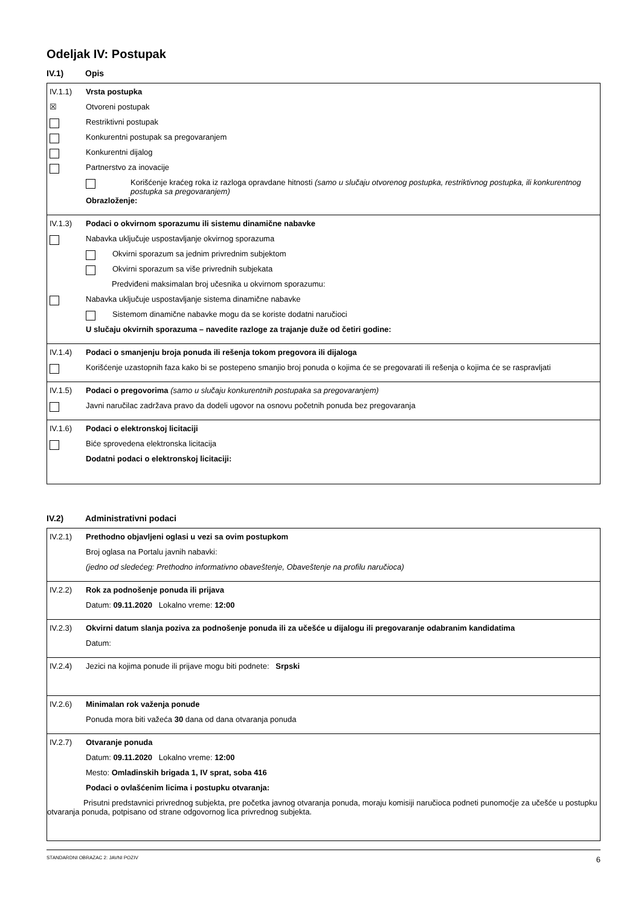Odeljak IV: Postupak
IV.1) Opis
IV.1.1) Vrsta postupka
☒
Otvoreni postupak
Restriktivni postupak
Konkurentni postupak sa pregovaranjem
Konkurentni dijalog
Partnerstvo za inovacije
Korišćenje kraćeg roka iz razloga opravdane hitnosti (samo u slučaju otvorenog postupka, restriktivnog postupka, ili konkurentnog postupka sa pregovaranjem)
Obrazloženje:
IV.1.3) Podaci o okvirnom sporazumu ili sistemu dinamične nabavke
Nabavka uključuje uspostavljanje okvirnog sporazuma
Okvirni sporazum sa jednim privrednim subjektom
Okvirni sporazum sa više privrednih subjekata
Predviđeni maksimalan broj učesnika u okvirnom sporazumu:
Nabavka uključuje uspostavljanje sistema dinamične nabavke
Sistemom dinamične nabavke mogu da se koriste dodatni naručioci
U slučaju okvirnih sporazuma – navedite razloge za trajanje duže od četiri godine:
IV.1.4) Podaci o smanjenju broja ponuda ili rešenja tokom pregovora ili dijaloga
Korišćenje uzastopnih faza kako bi se postepeno smanjio broj ponuda o kojima će se pregovarati ili rešenja o kojima će se raspravljati
IV.1.5) Podaci o pregovorima (samo u slučaju konkurentnih postupaka sa pregovaranjem)
Javni naručilac zadržava pravo da dodeli ugovor na osnovu početnih ponuda bez pregovaranja
IV.1.6) Podaci o elektronskoj licitaciji
Biće sprovedena elektronska licitacija
Dodatni podaci o elektronskoj licitaciji:
IV.2) Administrativni podaci
IV.2.1) Prethodno objavljeni oglasi u vezi sa ovim postupkom
Broj oglasa na Portalu javnih nabavki:
(jedno od sledećeg: Prethodno informativno obaveštenje, Obaveštenje na profilu naručioca)
IV.2.2) Rok za podnošenje ponuda ili prijava
Datum: 09.11.2020 Lokalno vreme: 12:00
IV.2.3) Okvirni datum slanja poziva za podnošenje ponuda ili za učešće u dijalogu ili pregovaranje odabranim kandidatima
Datum:
IV.2.4)
Jezici na kojima ponude ili prijave mogu biti podnete: Srpski
IV.2.6) Minimalan rok važenja ponude
Ponuda mora biti važeća 30 dana od dana otvaranja ponuda
IV.2.7) Otvaranje ponuda
Datum: 09.11.2020 Lokalno vreme: 12:00
Mesto: Omladinskih brigada 1, IV sprat, soba 416
Podaci o ovlašćenim licima i postupku otvaranja:
Prisutni predstavnici privrednog subjekta, pre početka javnog otvaranja ponuda, moraju komisiji naručioca podneti punomoćje za učešće u postupku otvaranja ponuda, potpisano od strane odgovornog lica privrednog subjekta.
STANDARDNI OBRAZAC 2: JAVNI POZIV 6